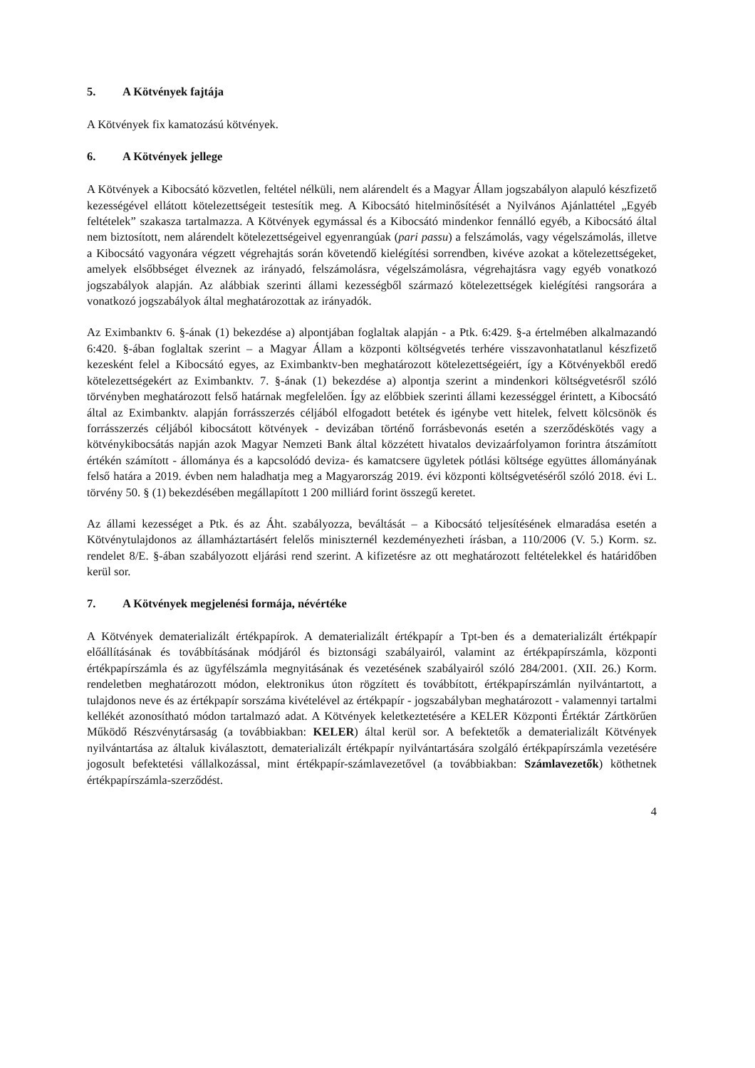5. A Kötvények fajtája
A Kötvények fix kamatozású kötvények.
6. A Kötvények jellege
A Kötvények a Kibocsátó közvetlen, feltétel nélküli, nem alárendelt és a Magyar Állam jogszabályon alapuló készfizető kezességével ellátott kötelezettségeit testesítik meg. A Kibocsátó hitelminősítését a Nyilvános Ajánlattétel „Egyéb feltételek” szakasza tartalmazza. A Kötvények egymással és a Kibocsátó mindenkor fennálló egyéb, a Kibocsátó által nem biztosított, nem alárendelt kötelezettségeivel egyenrangúak (pari passu) a felszámolás, vagy végelszámolás, illetve a Kibocsátó vagyonára végzett végrehajtás során követendő kielégítési sorrendben, kivéve azokat a kötelezettségeket, amelyek elsőbbséget élveznek az irányadó, felszámolásra, végelszámolásra, végrehajtásra vagy egyéb vonatkozó jogszabályok alapján. Az alábbiak szerinti állami kezességből származó kötelezettségek kielégítési rangsorára a vonatkozó jogszabályok által meghatározottak az irányadók.
Az Eximbanktv 6. §-ának (1) bekezdése a) alpontjában foglaltak alapján - a Ptk. 6:429. §-a értelmében alkalmazandó 6:420. §-ában foglaltak szerint – a Magyar Állam a központi költségvetés terhére visszavonhatatlanul készfizető kezesként felel a Kibocsátó egyes, az Eximbanktv-ben meghatározott kötelezettségeiért, így a Kötvényekből eredő kötelezettségekért az Eximbanktv. 7. §-ának (1) bekezdése a) alpontja szerint a mindenkori költségvetésről szóló törvényben meghatározott felső határnak megfelelően. Így az előbbiek szerinti állami kezességgel érintett, a Kibocsátó által az Eximbanktv. alapján forrásszerzés céljából elfogadott betétek és igénybe vett hitelek, felvett kölcsönök és forrásszerzés céljából kibocsátott kötvények - devizában történő forrásbevonás esetén a szerződéskötés vagy a kötvénykibocsátás napján azok Magyar Nemzeti Bank által közzétett hivatalos devizaárfolyamon forintra átszámított értékén számított - állománya és a kapcsolódó deviza- és kamatcsere ügyletek pótlási költsége együttes állományának felső határa a 2019. évben nem haladhatja meg a Magyarország 2019. évi központi költségvetéséről szóló 2018. évi L. törvény 50. § (1) bekezdésében megállapított 1 200 milliárd forint összegű keretet.
Az állami kezességet a Ptk. és az Áht. szabályozza, beváltását – a Kibocsátó teljesítésének elmaradása esetén a Kötvénytulajdonos az államháztartásért felelős miniszternél kezdeményezheti írásban, a 110/2006 (V. 5.) Korm. sz. rendelet 8/E. §-ában szabályozott eljárási rend szerint. A kifizetésre az ott meghatározott feltételekkel és határidőben kerül sor.
7. A Kötvények megjelenési formája, névértéke
A Kötvények dematerializált értékpapírok. A dematerializált értékpapír a Tpt-ben és a dematerializált értékpapír előállításának és továbbításának módjáról és biztonsági szabályairól, valamint az értékpapírszámla, központi értékpapírszámla és az ügyfélszámla megnyitásának és vezetésének szabályairól szóló 284/2001. (XII. 26.) Korm. rendeletben meghatározott módon, elektronikus úton rögzített és továbbított, értékpapírszámlán nyilvántartott, a tulajdonos neve és az értékpapír sorszáma kivételével az értékpapír - jogszabályban meghatározott - valamennyi tartalmi kellékét azonosítható módon tartalmazó adat. A Kötvények keletkeztetésére a KELER Központi Értéktár Zártkörűen Működő Részvénytársaság (a továbbiakban: KELER) által kerül sor. A befektetők a dematerializált Kötvények nyilvántartása az általuk kiválasztott, dematerializált értékpapír nyilvántartására szolgáló értékpapírszámla vezetésére jogosult befektetési vállalkozással, mint értékpapír-számlavezetővel (a továbbiakban: Számlavezetők) köthetnek értékpapírszámla-szerződést.
4